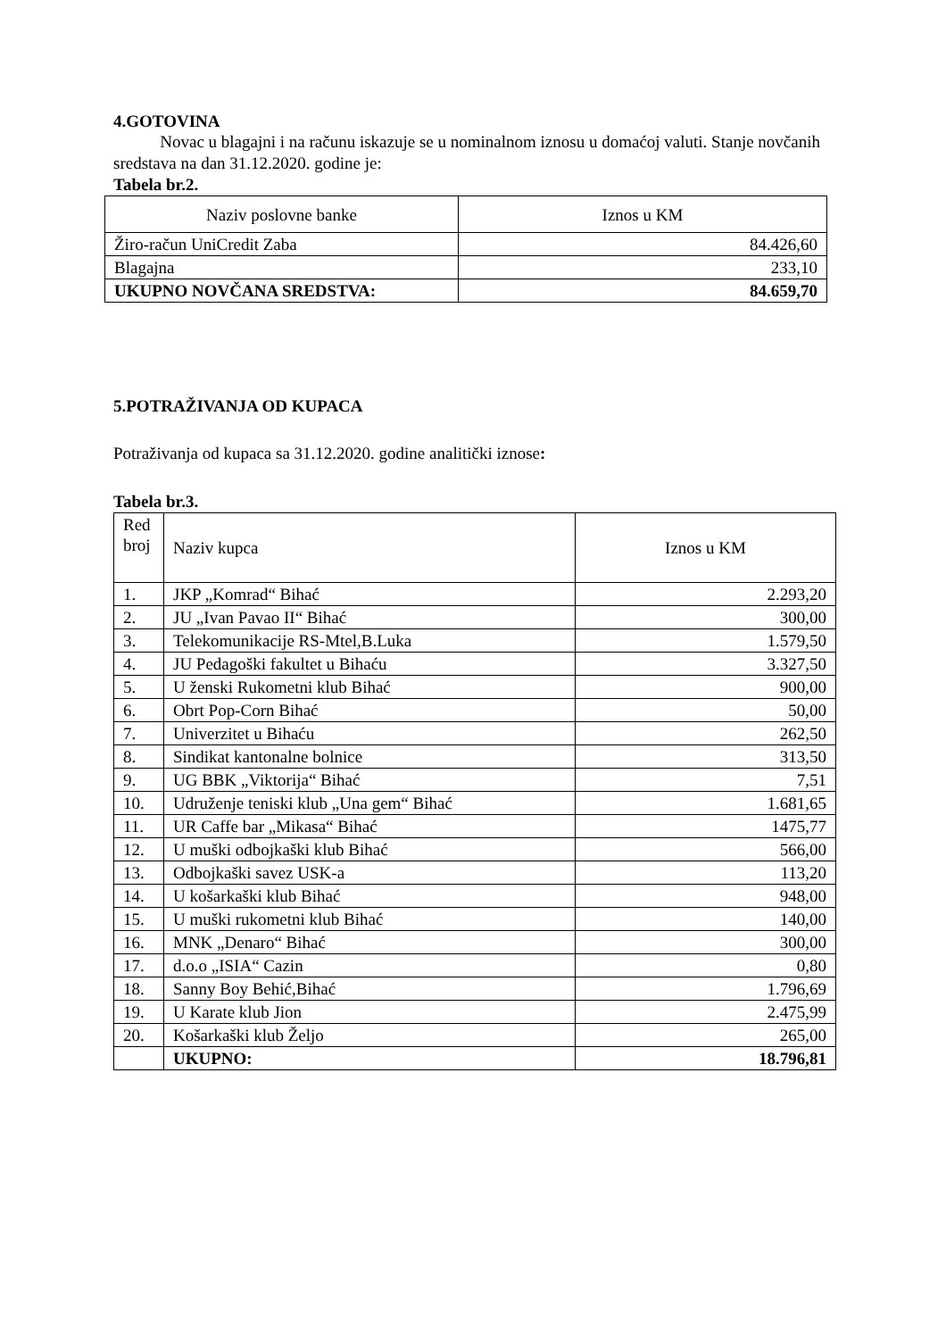4.GOTOVINA
Novac u blagajni i na računu iskazuje se u nominalnom iznosu u domaćoj valuti. Stanje novčanih sredstava na dan 31.12.2020. godine je:
Tabela br.2.
| Naziv poslovne banke | Iznos u KM |
| --- | --- |
| Žiro-račun UniCredit Zaba | 84.426,60 |
| Blagajna | 233,10 |
| UKUPNO NOVČANA SREDSTVA: | 84.659,70 |
5.POTRAŽIVANJA OD KUPACA
Potraživanja od kupaca sa 31.12.2020. godine analitički iznose:
Tabela br.3.
| Red broj | Naziv kupca | Iznos u KM |
| 1. | JKP „Komrad“ Bihać | 2.293,20 |
| 2. | JU „Ivan Pavao II“ Bihać | 300,00 |
| 3. | Telekomunikacije RS-Mtel,B.Luka | 1.579,50 |
| 4. | JU Pedagoški fakultet u Bihaću | 3.327,50 |
| 5. | U ženski Rukometni klub Bihać | 900,00 |
| 6. | Obrt Pop-Corn Bihać | 50,00 |
| 7. | Univerzitet u Bihaću | 262,50 |
| 8. | Sindikat kantonalne bolnice | 313,50 |
| 9. | UG BBK „Viktorija“ Bihać | 7,51 |
| 10. | Udruženje teniski klub „Una gem“ Bihać | 1.681,65 |
| 11. | UR Caffe bar „Mikasa“ Bihać | 1475,77 |
| 12. | U muški odbojkaški klub Bihać | 566,00 |
| 13. | Odbojkaški savez USK-a | 113,20 |
| 14. | U košarkaški klub Bihać | 948,00 |
| 15. | U muški rukometni klub Bihać | 140,00 |
| 16. | MNK „Denaro“ Bihać | 300,00 |
| 17. | d.o.o „ISIA“ Cazin | 0,80 |
| 18. | Sanny Boy Behić,Bihać | 1.796,69 |
| 19. | U Karate klub Jion | 2.475,99 |
| 20. | Košarkaški klub Željo | 265,00 |
| | UKUPNO: | 18.796,81 |